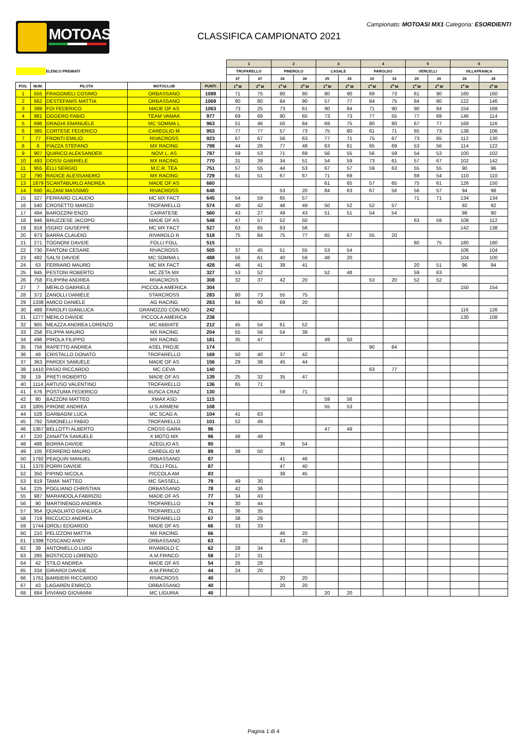MOTOASI.IT
Campionato: MOTOASI MX1 Categoria: ESORDIENTI
CLASSIFICA CAMPIONATO 2021
| | | | | | | 1 | | 2 | | 3 | | 4 | | 5 | | 6 | |
| | | ELENCO PREMIATI | | | | TROFARELLO | | PINEROLO | | CASALE | | PAROLDO | | VERCELLI | | VILLAFRANCA | |
| | | | | | | 47 | 47 | 39 | 39 | 25 | 25 | 19 | 19 | 20 | 20 | 26 | 26 |
| POS. | NUM. | PILOTA | MOTOCLUB | PUNTI | | 1<sup>a</sup> M | 2<sup>a</sup> M | 1<sup>a</sup> M | 2<sup>a</sup> M | 1<sup>a</sup> M | 2<sup>a</sup> M | 1<sup>a</sup> M | 2<sup>a</sup> M | 1<sup>a</sup> M | 2<sup>a</sup> M | 1<sup>a</sup> M | 2<sup>a</sup> M |
| 1 | 555 | FRAGOMELI COSIMO | ORBASSANO | 1089 | | 71 | 75 | 80 | 80 | 80 | 90 | 69 | 73 | 61 | 90 | 160 | 160 |
| 2 | 662 | DESTEFANIS MATTIA | ORBASSANO | 1069 | | 90 | 80 | 84 | 90 | 57 | 77 | 84 | 75 | 84 | 80 | 122 | 146 |
| 3 | 399 | FOI FEDERICO | MADE OF AS | 1063 | | 73 | 25 | 73 | 61 | 90 | 84 | 71 | 90 | 90 | 84 | 154 | 168 |
| 4 | 981 | OGGERO FABIO | TEAM VAMAK | 977 | | 69 | 69 | 90 | 65 | 73 | 73 | 77 | 55 | 77 | 69 | 146 | 114 |
| 5 | 696 | DRAGHI EMANUELE | MC SOMMA L | 963 | | 51 | 46 | 50 | 84 | 69 | 75 | 80 | 80 | 67 | 77 | 168 | 116 |
| 6 | 385 | CORTESE FEDERICO | CAREGLIO M | 953 | | 77 | 77 | 57 | 73 | 75 | 80 | 61 | 71 | 65 | 73 | 138 | 106 |
| 7 | 77 | FRONTI EMILIO | RIVACROSS | 923 | | 67 | 67 | 56 | 63 | 77 | 71 | 75 | 67 | 73 | 65 | 112 | 130 |
| 8 | 6 | PIAZZA STEFANO | MX RACING | 798 | | 44 | 26 | 77 | 48 | 63 | 61 | 65 | 69 | 53 | 56 | 114 | 122 |
| 9 | 907 | QUIRICO ALEKSANDER | NOVI L. AS | 787 | | 59 | 53 | 71 | 69 | 56 | 55 | 56 | 59 | 54 | 53 | 100 | 102 |
| 10 | 493 | DOSSI GABRIELE | MX RACING | 770 | | 31 | 39 | 34 | 51 | 54 | 59 | 73 | 61 | 57 | 67 | 102 | 142 |
| 11 | 955 | ELLI SERGIO | M.C.R. TEA | 751 | | 57 | 55 | 44 | 53 | 67 | 57 | 59 | 63 | 55 | 55 | 90 | 96 |
| 12 | 790 | RADICE ALESSANDRO | MX RACING | 729 | | 61 | 51 | 67 | 67 | 71 | 69 | | | 69 | 54 | 110 | 110 |
| 13 | 1879 | SCANTABURLO ANDREA | MADE OF AS | 660 | | | | | | 61 | 65 | 57 | 65 | 75 | 61 | 126 | 150 |
| 14 | 690 | ALZANI MASSIMO | RIVACROSS | 648 | | | | 53 | 20 | 84 | 63 | 67 | 56 | 56 | 57 | 94 | 98 |
| 15 | 327 | FERRARO CLAUDIO | MC MX FACT | 645 | | 54 | 59 | 65 | 57 | | | | | 71 | 71 | 134 | 134 |
| 16 | 540 | CROSETTO MARCO | TROFARELLO | 574 | | 40 | 42 | 48 | 49 | 50 | 52 | 52 | 57 | | | 92 | 92 |
| 17 | 494 | BAROZZINI ENZO | CAIRATESE | 560 | | 43 | 27 | 49 | 43 | 51 | 51 | 54 | 54 | | | 98 | 90 |
| 18 | 946 | BRUZZESE JACOPO | MADE OF AS | 548 | | 47 | 57 | 52 | 50 | | | | | 63 | 59 | 108 | 112 |
| 19 | 918 | ISGRO' GIUSEPPE | MC MX FACT | 527 | | 63 | 65 | 63 | 56 | | | | | | | 142 | 138 |
| 20 | 973 | BARRA CLAUDIO | RIVAROLO R | 518 | | 75 | 84 | 75 | 77 | 65 | 67 | 55 | 20 | | | | |
| 21 | 271 | TOGNONI DAVIDE | FOLLI FOLL | 515 | | | | | | | | | | 80 | 75 | 180 | 180 |
| 22 | 730 | FANTONI CESARE | RIVACROSS | 505 | | 37 | 45 | 51 | 55 | 53 | 54 | | | | | 106 | 104 |
| 23 | 482 | SALSI DAVIDE | MC SOMMA L | 488 | | 56 | 61 | 40 | 59 | 48 | 20 | | | | | 104 | 100 |
| 24 | 63 | FERRARO MAURO | MC MX FACT | 428 | | 46 | 41 | 39 | 41 | | | | | 20 | 51 | 96 | 94 |
| 25 | 945 | PESTONI ROBERTO | MC ZETA MX | 327 | | 53 | 52 | | | 52 | 48 | | | 59 | 63 | | |
| 26 | 758 | FILIPPINI ANDREA | RIVACROSS | 308 | | 32 | 37 | 42 | 20 | | | 53 | 20 | 52 | 52 | | |
| 27 | 7 | MERLO GABRIELE | PICCOLA AMERICA | 304 | | | | | | | | | | | | 150 | 154 |
| 28 | 372 | ZANOLLI DANIELE | STARCROSS | 283 | | 80 | 73 | 55 | 75 | | | | | | | | |
| 29 | 1338 | AMICO DANIELE | AG RACING | 263 | | 84 | 90 | 69 | 20 | | | | | | | | |
| 30 | 489 | FAROLFI GIANLUCA | GRANOZZO CON MO | 242 | | | | | | | | | | | | 116 | 126 |
| 31 | 1277 | MERLO DAVIDE | PICCOLA AMERICA | 238 | | | | | | | | | | | | 130 | 108 |
| 32 | 905 | MEAZZA ANDREA LORENZO | MC ABBIATE | 212 | | 45 | 54 | 61 | 52 | | | | | | | | |
| 33 | 258 | FILIPPA MAURO | MX RACING | 204 | | 55 | 56 | 54 | 39 | | | | | | | | |
| 34 | 496 | PIROLA FILIPPO | MX RACING | 181 | | 35 | 47 | | | 49 | 50 | | | | | | |
| 35 | 756 | RAPETTO ANDREA | ASEL PROJE | 174 | | | | | | | | 90 | 84 | | | | |
| 36 | 49 | CRISTALLO DONATO | TROFARELLO | 169 | | 50 | 40 | 37 | 42 | | | | | | | | |
| 37 | 363 | PARODI SAMUELE | MADE OF AS | 156 | | 29 | 38 | 45 | 44 | | | | | | | | |
| 38 | 1410 | PASIO RICCARDO | MC CEVA | 140 | | | | | | | | 63 | 77 | | | | |
| 39 | 19 | PRETI ROBERTO | MADE OF AS | 139 | | 25 | 32 | 35 | 47 | | | | | | | | |
| 40 | 1114 | ARTUSO VALENTINO | TROFARELLO | 136 | | 65 | 71 | | | | | | | | | | |
| 41 | 676 | POSTUMA FEDERICO | BUSCA CRAZ | 130 | | | | 59 | 71 | | | | | | | | |
| 42 | 80 | BAZZONI MATTEO | XMAX ASD | 115 | | | | | | 59 | 56 | | | | | | |
| 43 | 1805 | PIRONE ANDREA | U.S.ARMENI | 108 | | | | | | 55 | 53 | | | | | | |
| 44 | 528 | GARBAGNI LUCA | MC SCAG A. | 104 | | 41 | 63 | | | | | | | | | | |
| 45 | 792 | SIMONELLI FABIO | TROFARELLO | 101 | | 52 | 49 | | | | | | | | | | |
| 46 | 1367 | BELLOTTI ALBERTO | CROSS GARA | 96 | | | | | | 47 | 49 | | | | | | |
| 47 | 220 | ZANATTA SAMUELE | X MOTO MX | 96 | | 48 | 48 | | | | | | | | | | |
| 48 | 488 | BORRA DAVIDE | AZEGLIO AS | 90 | | | | 36 | 54 | | | | | | | | |
| 49 | 105 | FERRERO MAURO | CAREGLIO M | 89 | | 39 | 50 | | | | | | | | | | |
| 50 | 1792 | PEAQUIN MANUEL | ORBASSANO | 87 | | | | 41 | 46 | | | | | | | | |
| 51 | 1370 | PORRI DAVIDE | FOLLI FOLL | 87 | | | | 47 | 40 | | | | | | | | |
| 52 | 350 | PIPINO NICOLA | PICCOLA AM | 83 | | | | 38 | 45 | | | | | | | | |
| 53 | 819 | TAMA' MATTEO | MC SASSELL | 79 | | 49 | 30 | | | | | | | | | | |
| 54 | 225 | POGLIANO CHRISTIAN | ORBASSANO | 78 | | 42 | 36 | | | | | | | | | | |
| 55 | 987 | MARANDOLA FABRIZIO | MADE OF AS | 77 | | 34 | 43 | | | | | | | | | | |
| 56 | 90 | MARTINENGO ANDREA | TROFARELLO | 74 | | 30 | 44 | | | | | | | | | | |
| 57 | 954 | QUAGLIATO GIANLUCA | TROFARELLO | 71 | | 36 | 35 | | | | | | | | | | |
| 58 | 719 | RICCUCCI ANDREA | TROFARELLO | 67 | | 38 | 29 | | | | | | | | | | |
| 59 | 1744 | OROLI EDOARDO | MADE OF AS | 66 | | 33 | 33 | | | | | | | | | | |
| 60 | 210 | PELIZZONI MATTIA | MX RACING | 66 | | | | 46 | 20 | | | | | | | | |
| 61 | 1398 | TOSCANO ANDY | ORBASSANO | 63 | | | | 43 | 20 | | | | | | | | |
| 62 | 39 | ANTONIELLO LUIGI | RIVAROLO C | 62 | | 28 | 34 | | | | | | | | | | |
| 63 | 285 | BOSTICCO LORENZO | A.M.FRINCO | 58 | | 27 | 31 | | | | | | | | | | |
| 64 | 42 | STILO ANDREA | MADE OF AS | 54 | | 26 | 28 | | | | | | | | | | |
| 65 | 334 | GIRARDI DAVIDE | A.M.FRINCO | 44 | | 24 | 20 | | | | | | | | | | |
| 66 | 1761 | BARBIERI RICCARDO | RIVACROSS | 40 | | | | 20 | 20 | | | | | | | | |
| 67 | 43 | LAGAREN ENRICO | ORBASSANO | 40 | | | | 20 | 20 | | | | | | | | |
| 68 | 684 | VIVIANO GIOVANNI | MC LIGURIA | 40 | | | | | | 20 | 20 | | | | | | |
Pagina 1 di 4